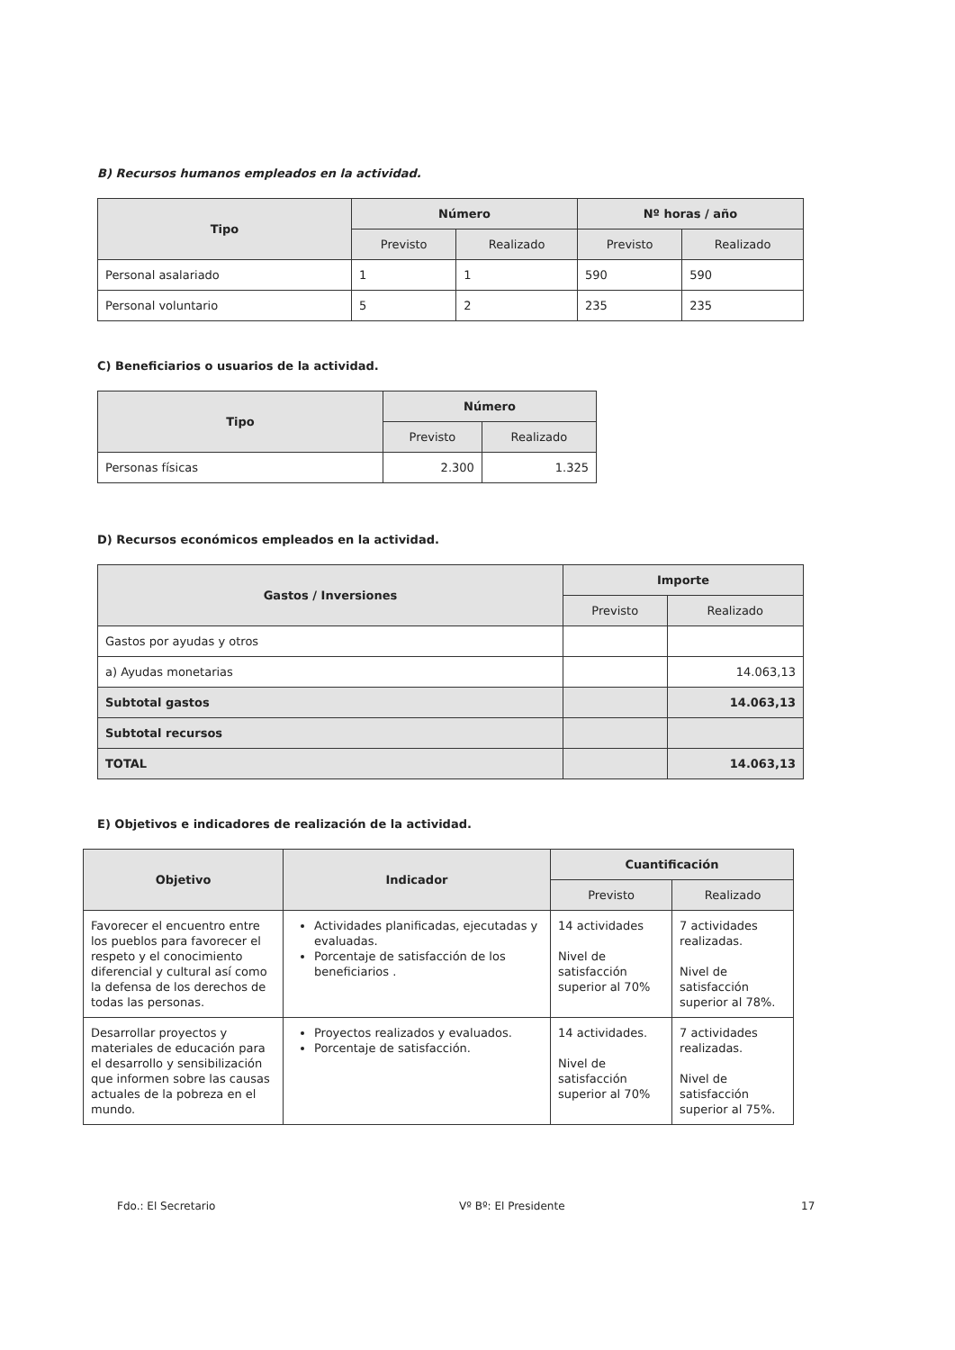B) Recursos humanos empleados en la actividad.
| Tipo | Número | | Nº horas / año | |
| --- | --- | --- | --- | --- |
| | Previsto | Realizado | Previsto | Realizado |
| Personal asalariado | 1 | 1 | 590 | 590 |
| Personal voluntario | 5 | 2 | 235 | 235 |
C) Beneficiarios o usuarios de la actividad.
| Tipo | Número | |
| --- | --- | --- |
| | Previsto | Realizado |
| Personas físicas | 2.300 | 1.325 |
D) Recursos económicos empleados en la actividad.
| Gastos / Inversiones | Importe | |
| --- | --- | --- |
| | Previsto | Realizado |
| Gastos por ayudas y otros | | |
| a) Ayudas monetarias | | 14.063,13 |
| Subtotal gastos | | 14.063,13 |
| Subtotal recursos | | |
| TOTAL | | 14.063,13 |
E) Objetivos e indicadores de realización de la actividad.
| Objetivo | Indicador | Cuantificación | |
| --- | --- | --- | --- |
| | | Previsto | Realizado |
| Favorecer el encuentro entre los pueblos para favorecer el respeto y el conocimiento diferencial y cultural así como la defensa de los derechos de todas las personas. | Actividades planificadas, ejecutadas y evaluadas. Porcentaje de satisfacción de los beneficiarios . | 14 actividades Nivel de satisfacción superior al 70% | 7 actividades realizadas. Nivel de satisfacción superior al 78%. |
| Desarrollar proyectos y materiales de educación para el desarrollo y sensibilización que informen sobre las causas actuales de la pobreza en el mundo. | Proyectos realizados y evaluados. Porcentaje de satisfacción. | 14 actividades. Nivel de satisfacción superior al 70% | 7 actividades realizadas. Nivel de satisfacción superior al 75%. |
Fdo.: El Secretario Vº Bº: El Presidente 17